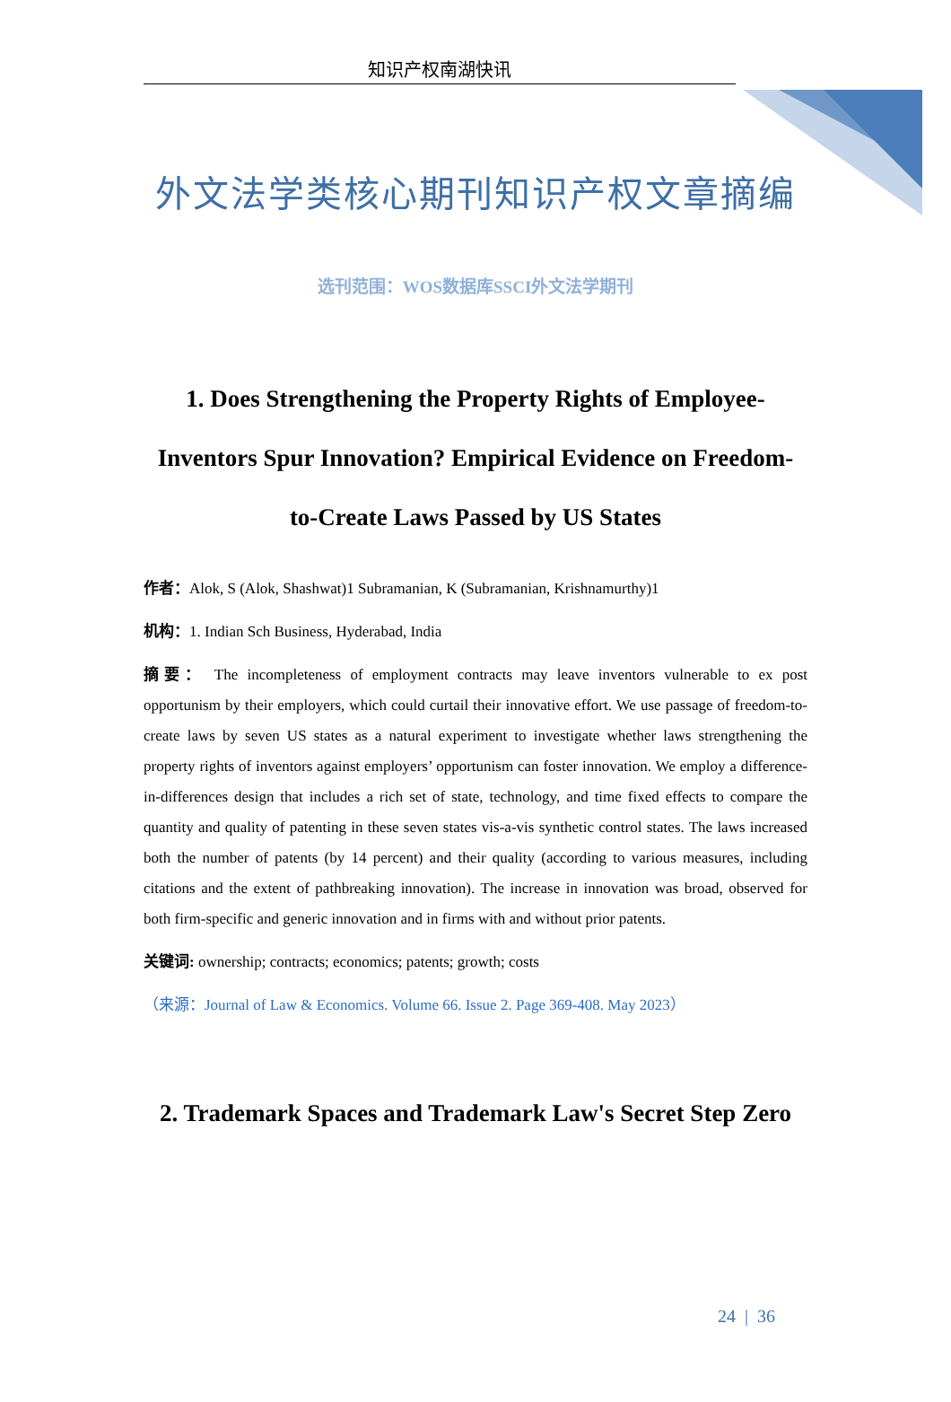知识产权南湖快讯
外文法学类核心期刊知识产权文章摘编
选刊范围：WOS数据库SSCI外文法学期刊
1. Does Strengthening the Property Rights of Employee-Inventors Spur Innovation? Empirical Evidence on Freedom-to-Create Laws Passed by US States
作者：Alok, S (Alok, Shashwat)1 Subramanian, K (Subramanian, Krishnamurthy)1
机构：1. Indian Sch Business, Hyderabad, India
摘要： The incompleteness of employment contracts may leave inventors vulnerable to ex post opportunism by their employers, which could curtail their innovative effort. We use passage of freedom-to-create laws by seven US states as a natural experiment to investigate whether laws strengthening the property rights of inventors against employers’ opportunism can foster innovation. We employ a difference-in-differences design that includes a rich set of state, technology, and time fixed effects to compare the quantity and quality of patenting in these seven states vis-a-vis synthetic control states. The laws increased both the number of patents (by 14 percent) and their quality (according to various measures, including citations and the extent of pathbreaking innovation). The increase in innovation was broad, observed for both firm-specific and generic innovation and in firms with and without prior patents.
关键词: ownership; contracts; economics; patents; growth; costs
（来源：Journal of Law & Economics. Volume 66. Issue 2. Page 369-408. May 2023）
2. Trademark Spaces and Trademark Law's Secret Step Zero
24 | 36